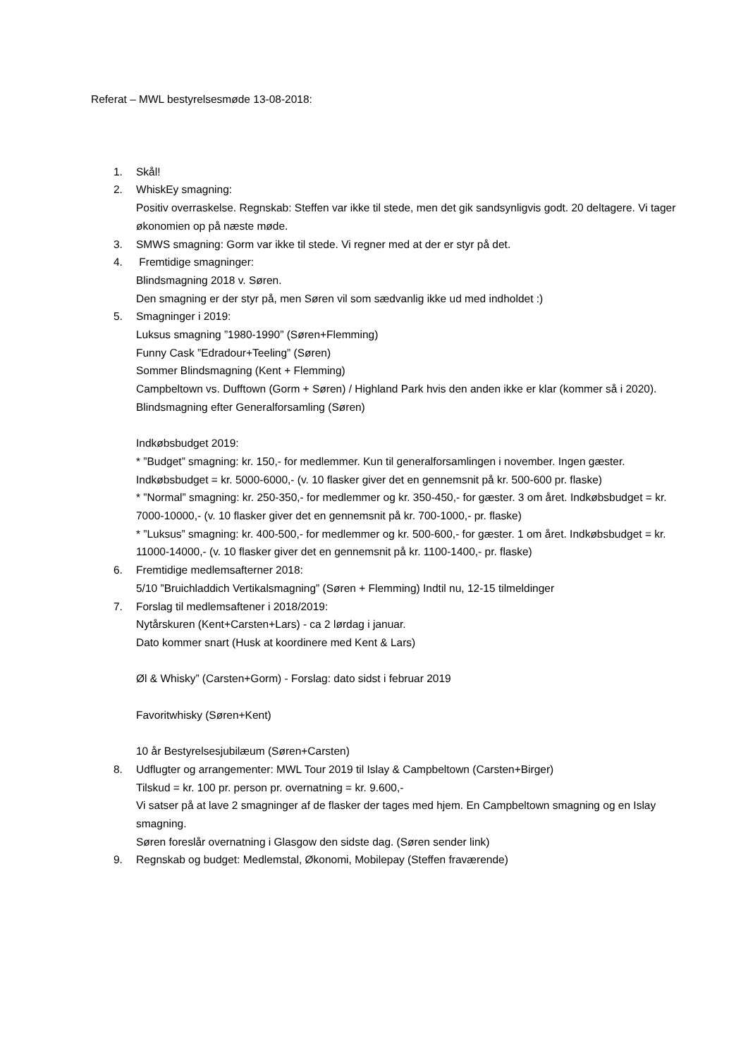Referat – MWL bestyrelsesmøde 13-08-2018:
1. Skål!
2. WhiskEy smagning:
Positiv overraskelse. Regnskab: Steffen var ikke til stede, men det gik sandsynligvis godt. 20 deltagere. Vi tager økonomien op på næste møde.
3. SMWS smagning: Gorm var ikke til stede. Vi regner med at der er styr på det.
4. Fremtidige smagninger:
Blindsmagning 2018 v. Søren.
Den smagning er der styr på, men Søren vil som sædvanlig ikke ud med indholdet :)
5. Smagninger i 2019:
Luksus smagning ”1980-1990” (Søren+Flemming)
Funny Cask ”Edradour+Teeling” (Søren)
Sommer Blindsmagning (Kent + Flemming)
Campbeltown vs. Dufftown (Gorm + Søren) / Highland Park hvis den anden ikke er klar (kommer så i 2020).
Blindsmagning efter Generalforsamling (Søren)
Indkøbsbudget 2019:
* ”Budget” smagning: kr. 150,- for medlemmer. Kun til generalforsamlingen i november. Ingen gæster. Indkøbsbudget = kr. 5000-6000,- (v. 10 flasker giver det en gennemsnit på kr. 500-600 pr. flaske)
* ”Normal” smagning: kr. 250-350,- for medlemmer og kr. 350-450,- for gæster. 3 om året. Indkøbsbudget = kr. 7000-10000,- (v. 10 flasker giver det en gennemsnit på kr. 700-1000,- pr. flaske)
* ”Luksus” smagning: kr. 400-500,- for medlemmer og kr. 500-600,- for gæster. 1 om året. Indkøbsbudget = kr. 11000-14000,- (v. 10 flasker giver det en gennemsnit på kr. 1100-1400,- pr. flaske)
6. Fremtidige medlemsafterner 2018:
5/10 ”Bruichladdich Vertikalsmagning” (Søren + Flemming) Indtil nu, 12-15 tilmeldinger
7. Forslag til medlemsaftener i 2018/2019:
Nytårskuren (Kent+Carsten+Lars) - ca 2 lørdag i januar.
Dato kommer snart (Husk at koordinere med Kent & Lars)
Øl & Whisky” (Carsten+Gorm) - Forslag: dato sidst i februar 2019
Favoritwhisky (Søren+Kent)
10 år Bestyrelsesjubilæum (Søren+Carsten)
8. Udflugter og arrangementer: MWL Tour 2019 til Islay & Campbeltown (Carsten+Birger)
Tilskud = kr. 100 pr. person pr. overnatning = kr. 9.600,-
Vi satser på at lave 2 smagninger af de flasker der tages med hjem. En Campbeltown smagning og en Islay smagning.
Søren foreslår overnatning i Glasgow den sidste dag. (Søren sender link)
9. Regnskab og budget: Medlemstal, Økonomi, Mobilepay (Steffen fraværende)